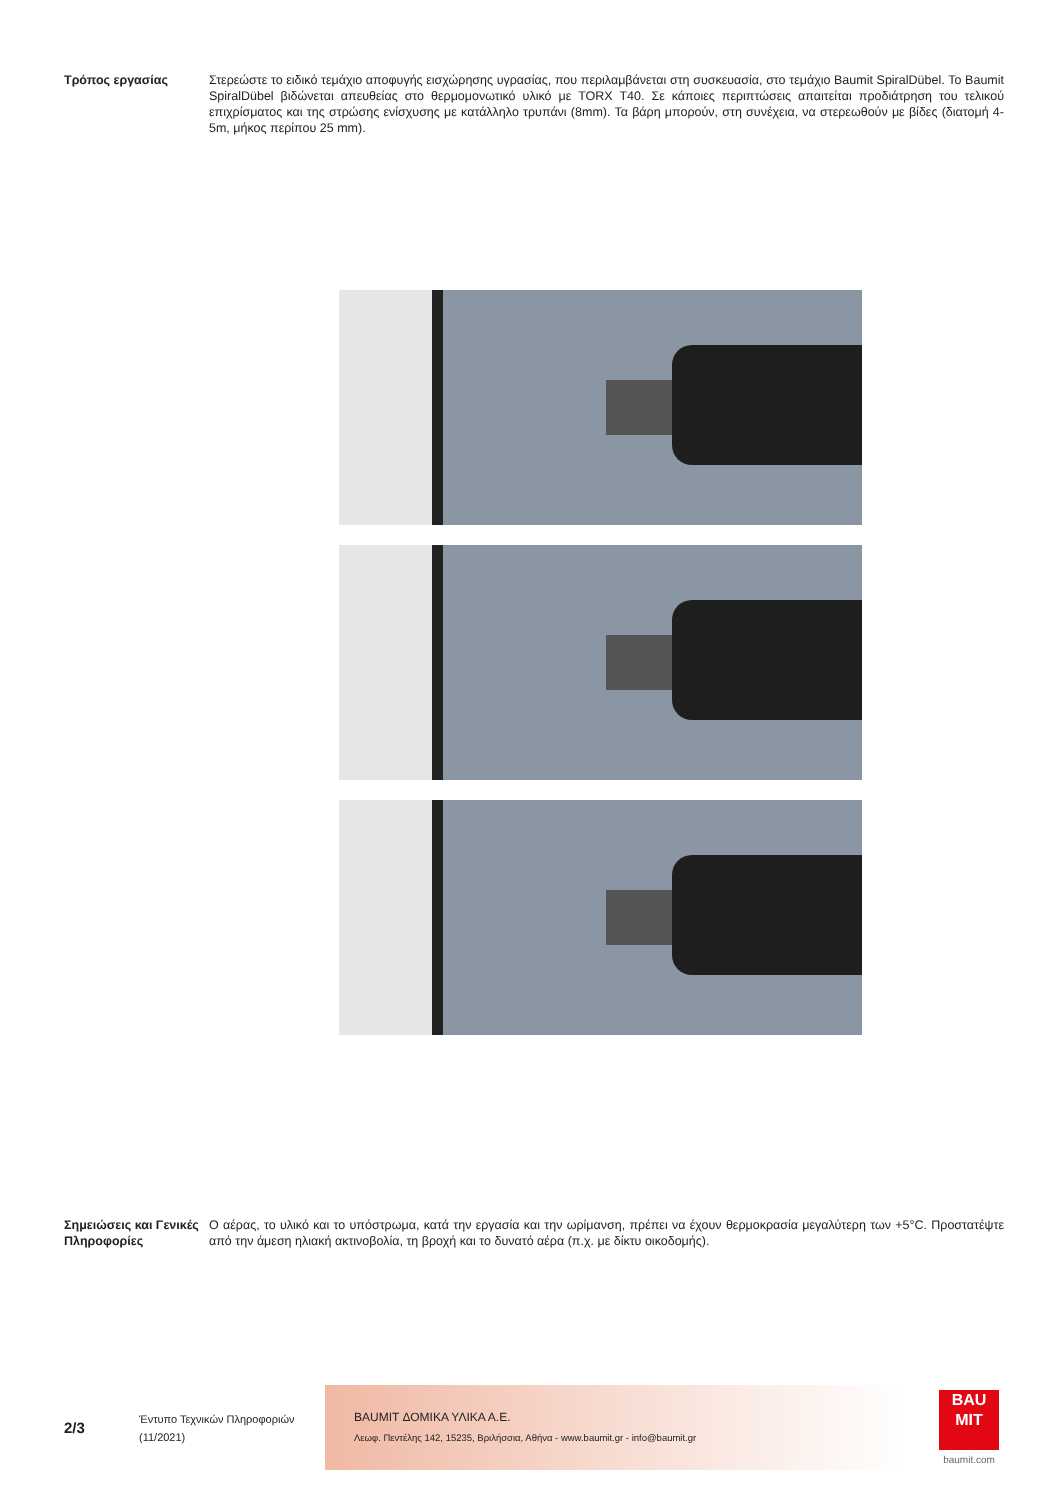Τρόπος εργασίας Στερεώστε το ειδικό τεμάχιο αποφυγής εισχώρησης υγρασίας, που περιλαμβάνεται στη συσκευασία, στο τεμάχιο Baumit SpiralDübel. Το Baumit SpiralDübel βιδώνεται απευθείας στο θερμομονωτικό υλικό με TORX T40. Σε κάποιες περιπτώσεις απαιτείται προδιάτρηση του τελικού επιχρίσματος και της στρώσης ενίσχυσης με κατάλληλο τρυπάνι (8mm). Τα βάρη μπορούν, στη συνέχεια, να στερεωθούν με βίδες (διατομή 4-5m, μήκος περίπου 25 mm).
Σημειώσεις και Γενικές Πληροφορίες
Ο αέρας, το υλικό και το υπόστρωμα, κατά την εργασία και την ωρίμανση, πρέπει να έχουν θερμοκρασία μεγαλύτερη των +5°C. Προστατέψτε από την άμεση ηλιακή ακτινοβολία, τη βροχή και το δυνατό αέρα (π.χ. με δίκτυ οικοδομής).
2/3
Έντυπο Τεχνικών Πληροφοριών
(11/2021)
BAUMIT ΔΟΜΙΚΑ ΥΛΙΚΑ Α.Ε.
Λεωφ. Πεντέλης 142, 15235, Βριλήσσια, Αθήνα - www.baumit.gr - info@baumit.gr
BAU
MIT
baumit.com